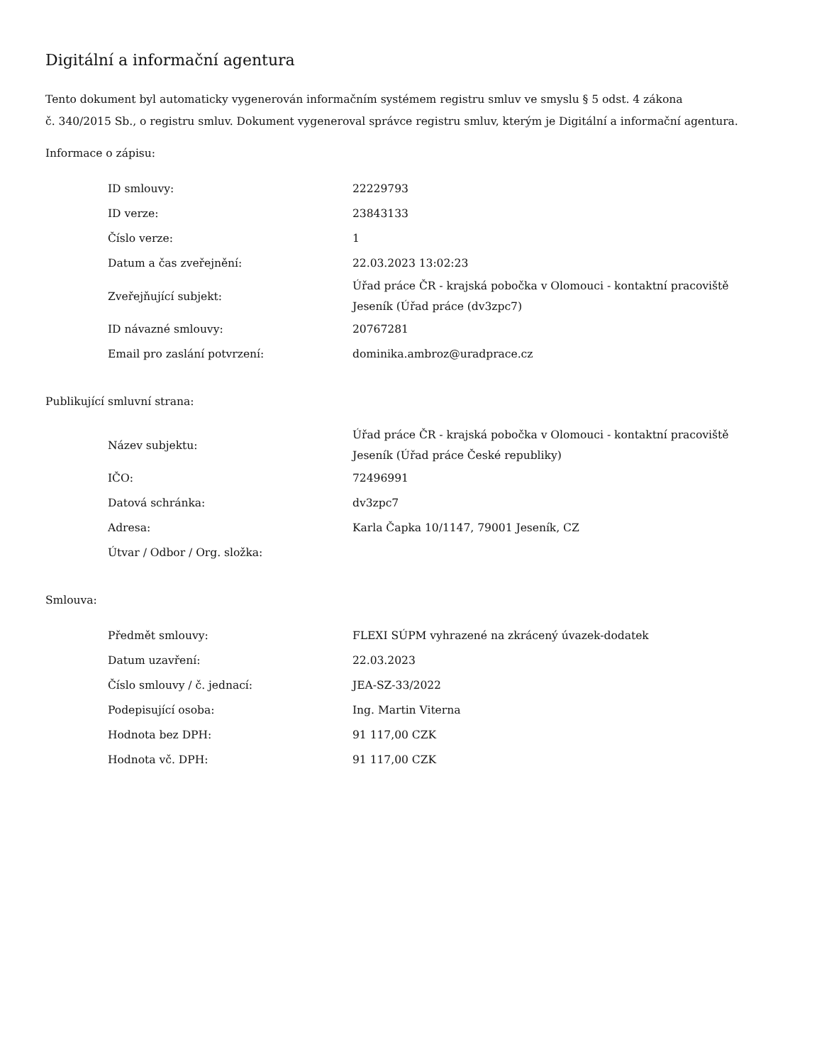Digitální a informační agentura
Tento dokument byl automaticky vygenerován informačním systémem registru smluv ve smyslu § 5 odst. 4 zákona
č. 340/2015 Sb., o registru smluv. Dokument vygeneroval správce registru smluv, kterým je Digitální a informační agentura.
Informace o zápisu:
| ID smlouvy: | 22229793 |
| ID verze: | 23843133 |
| Číslo verze: | 1 |
| Datum a čas zveřejnění: | 22.03.2023 13:02:23 |
| Zveřejňující subjekt: | Úřad práce ČR - krajská pobočka v Olomouci - kontaktní pracoviště Jeseník (Úřad práce (dv3zpc7) |
| ID návazné smlouvy: | 20767281 |
| Email pro zaslání potvrzení: | dominika.ambroz@uradprace.cz |
Publikující smluvní strana:
| Název subjektu: | Úřad práce ČR - krajská pobočka v Olomouci - kontaktní pracoviště Jeseník (Úřad práce České republiky) |
| IČO: | 72496991 |
| Datová schránka: | dv3zpc7 |
| Adresa: | Karla Čapka 10/1147, 79001 Jeseník, CZ |
| Útvar / Odbor / Org. složka: | |
Smlouva:
| Předmět smlouvy: | FLEXI SÚPM vyhrazené na zkrácený úvazek-dodatek |
| Datum uzavření: | 22.03.2023 |
| Číslo smlouvy / č. jednací: | JEA-SZ-33/2022 |
| Podepisující osoba: | Ing. Martin Viterna |
| Hodnota bez DPH: | 91 117,00 CZK |
| Hodnota vč. DPH: | 91 117,00 CZK |